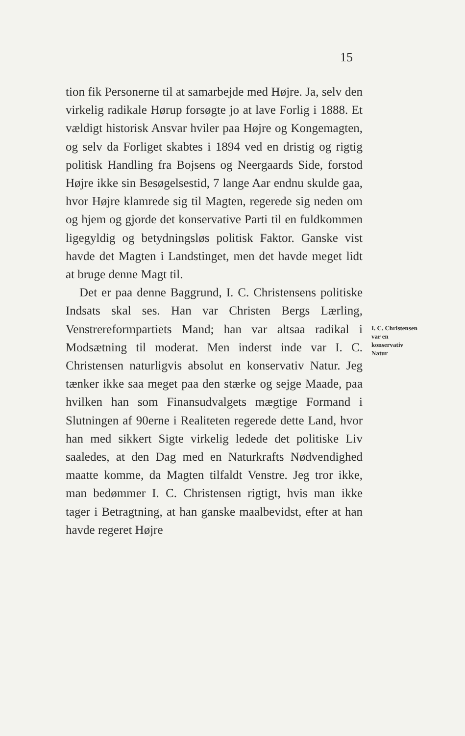15
tion fik Personerne til at samarbejde med Højre. Ja, selv den virkelig radikale Hørup forsøgte jo at lave Forlig i 1888. Et vældigt historisk Ansvar hviler paa Højre og Kongemagten, og selv da Forliget skabtes i 1894 ved en dristig og rigtig politisk Handling fra Bojsens og Neergaards Side, forstod Højre ikke sin Besøgelsestid, 7 lange Aar endnu skulde gaa, hvor Højre klamrede sig til Magten, regerede sig neden om og hjem og gjorde det konservative Parti til en fuldkommen ligegyldig og betydningsløs politisk Faktor. Ganske vist havde det Magten i Landstinget, men det havde meget lidt at bruge denne Magt til.
Det er paa denne Baggrund, I. C. Christensens politiske Indsats skal ses. Han var Christen Bergs Lærling, Venstrereformpartiets Mand; han var altsaa radikal i Modsætning til moderat. Men inderst inde var I. C. Christensen naturligvis absolut en konservativ Natur. Jeg tænker ikke saa meget paa den stærke og sejge Maade, paa hvilken han som Finansudvalgets mægtige Formand i Slutningen af 90erne i Realiteten regerede dette Land, hvor han med sikkert Sigte virkelig ledede det politiske Liv saaledes, at den Dag med en Naturkrafts Nødvendighed maatte komme, da Magten tilfaldt Venstre. Jeg tror ikke, man bedømmer I. C. Christensen rigtigt, hvis man ikke tager i Betragtning, at han ganske maalbevidst, efter at han havde regeret Højre
I. C. Christensen
var en
konservativ
Natur